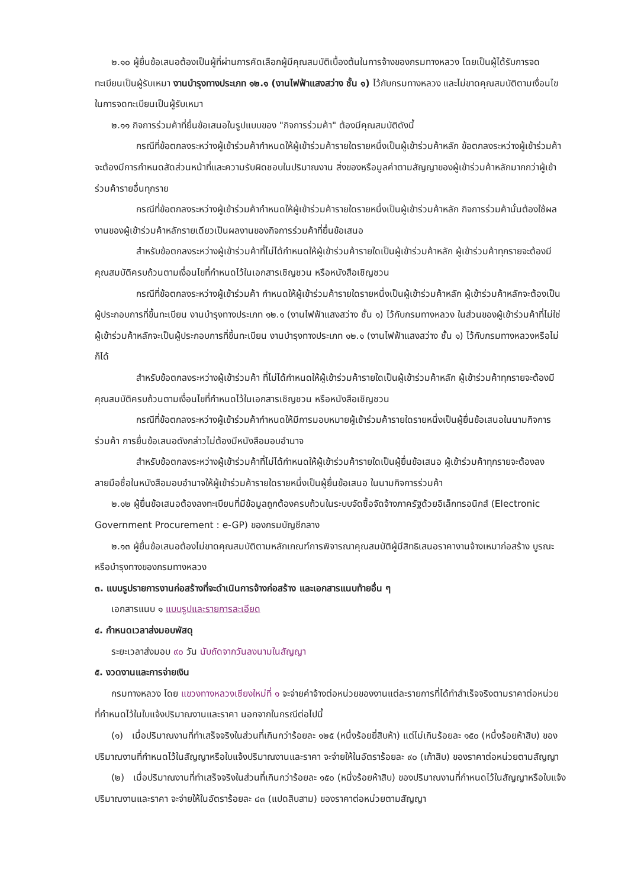๒.๑๐ ผู้ยื่นข้อเสนอต้องเป็นผู้ที่ผ่านการคัดเลือกผู้มีคุณสมบัติเบื้องต้นในการจ้างของกรมทางหลวง โดยเป็นผู้ได้รับการจดทะเบียนเป็นผู้รับเหมา งานบำรุงทางประเภท ๑๒.๑ (งานไฟฟ้าแสงสว่าง ชั้น ๑) ไว้กับกรมทางหลวง และไม่ขาดคุณสมบัติตามเงื่อนไขในการจดทะเบียนเป็นผู้รับเหมา
๒.๑๑ กิจการร่วมค้าที่ยื่นข้อเสนอในรูปแบบของ "กิจการร่วมค้า" ต้องมีคุณสมบัติดังนี้
กรณีที่ข้อตกลงระหว่างผู้เข้าร่วมค้ากำหนดให้ผู้เข้าร่วมค้ารายใดรายหนึ่งเป็นผู้เข้าร่วมค้าหลัก ข้อตกลงระหว่างผู้เข้าร่วมค้าจะต้องมีการกำหนดสัดส่วนหน้าที่และความรับผิดชอบในปริมาณงาน สิ่งของหรือมูลค่าตามสัญญาของผู้เข้าร่วมค้าหลักมากกว่าผู้เข้าร่วมค้ารายอื่นทุกราย
กรณีที่ข้อตกลงระหว่างผู้เข้าร่วมค้ากำหนดให้ผู้เข้าร่วมค้ารายใดรายหนึ่งเป็นผู้เข้าร่วมค้าหลัก กิจการร่วมค้านั้นต้องใช้ผลงานของผู้เข้าร่วมค้าหลักรายเดียวเป็นผลงานของกิจการร่วมค้าที่ยื่นข้อเสนอ
สำหรับข้อตกลงระหว่างผู้เข้าร่วมค้าที่ไม่ได้กำหนดให้ผู้เข้าร่วมค้ารายใดเป็นผู้เข้าร่วมค้าหลัก ผู้เข้าร่วมค้าทุกรายจะต้องมีคุณสมบัติครบถ้วนตามเงื่อนไขที่กำหนดไว้ในเอกสารเชิญชวน หรือหนังสือเชิญชวน
กรณีที่ข้อตกลงระหว่างผู้เข้าร่วมค้า กำหนดให้ผู้เข้าร่วมค้ารายใดรายหนึ่งเป็นผู้เข้าร่วมค้าหลัก ผู้เข้าร่วมค้าหลักจะต้องเป็นผู้ประกอบการที่ขึ้นทะเบียน งานบำรุงทางประเภท ๑๒.๑ (งานไฟฟ้าแสงสว่าง ชั้น ๑) ไว้กับกรมทางหลวง ในส่วนของผู้เข้าร่วมค้าที่ไม่ใช่ผู้เข้าร่วมค้าหลักจะเป็นผู้ประกอบการที่ขึ้นทะเบียน งานบำรุงทางประเภท ๑๒.๑ (งานไฟฟ้าแสงสว่าง ชั้น ๑) ไว้กับกรมทางหลวงหรือไม่ก็ได้
สำหรับข้อตกลงระหว่างผู้เข้าร่วมค้า ที่ไม่ได้กำหนดให้ผู้เข้าร่วมค้ารายใดเป็นผู้เข้าร่วมค้าหลัก ผู้เข้าร่วมค้าทุกรายจะต้องมีคุณสมบัติครบถ้วนตามเงื่อนไขที่กำหนดไว้ในเอกสารเชิญชวน หรือหนังสือเชิญชวน
กรณีที่ข้อตกลงระหว่างผู้เข้าร่วมค้ากำหนดให้มีการมอบหมายผู้เข้าร่วมค้ารายใดรายหนึ่งเป็นผู้ยื่นข้อเสนอในนามกิจการร่วมค้า การยื่นข้อเสนอดังกล่าวไม่ต้องมีหนังสือมอบอำนาจ
สำหรับข้อตกลงระหว่างผู้เข้าร่วมค้าที่ไม่ได้กำหนดให้ผู้เข้าร่วมค้ารายใดเป็นผู้ยื่นข้อเสนอ ผู้เข้าร่วมค้าทุกรายจะต้องลงลายมือชื่อในหนังสือมอบอำนาจให้ผู้เข้าร่วมค้ารายใดรายหนึ่งเป็นผู้ยื่นข้อเสนอ ในนามกิจการร่วมค้า
๒.๑๒ ผู้ยื่นข้อเสนอต้องลงทะเบียนที่มีข้อมูลถูกต้องครบถ้วนในระบบจัดซื้อจัดจ้างภาครัฐด้วยอิเล็กทรอนิกส์ (Electronic Government Procurement : e-GP) ของกรมบัญชีกลาง
๒.๑๓ ผู้ยื่นข้อเสนอต้องไม่ขาดคุณสมบัติตามหลักเกณฑ์การพิจารณาคุณสมบัติผู้มีสิทธิเสนอราคางานจ้างเหมาก่อสร้าง บูรณะ หรือบำรุงทางของกรมทางหลวง
๓. แบบรูปรายการงานก่อสร้างที่จะดำเนินการจ้างก่อสร้าง และเอกสารแนบท้ายอื่น ๆ
เอกสารแนบ ๑ แบบรูปและรายการละเอียด
๔. กำหนดเวลาส่งมอบพัสดุ
ระยะเวลาส่งมอบ ๙๐ วัน นับถัดจากวันลงนามในสัญญา
๕. งวดงานและการจ่ายเงิน
กรมทางหลวง โดย แขวงทางหลวงเชียงใหม่ที่ ๑ จะจ่ายค่าจ้างต่อหน่วยของงานแต่ละรายการที่ได้ทำสำเร็จจริงตามราคาต่อหน่วย ที่กำหนดไว้ในใบแจ้งปริมาณงานและราคา นอกจากในกรณีต่อไปนี้
(๑) เมื่อปริมาณงานที่ทำเสร็จจริงในส่วนที่เกินกว่าร้อยละ ๑๒๕ (หนึ่งร้อยยี่สิบห้า) แต่ไม่เกินร้อยละ ๑๕๐ (หนึ่งร้อยห้าสิบ) ของปริมาณงานที่กำหนดไว้ในสัญญาหรือใบแจ้งปริมาณงานและราคา จะจ่ายให้ในอัตราร้อยละ ๙๐ (เก้าสิบ) ของราคาต่อหน่วยตามสัญญา
(๒) เมื่อปริมาณงานที่ทำเสร็จจริงในส่วนที่เกินกว่าร้อยละ ๑๕๐ (หนึ่งร้อยห้าสิบ) ของปริมาณงานที่กำหนดไว้ในสัญญาหรือใบแจ้งปริมาณงานและราคา จะจ่ายให้ในอัตราร้อยละ ๘๓ (แปดสิบสาม) ของราคาต่อหน่วยตามสัญญา